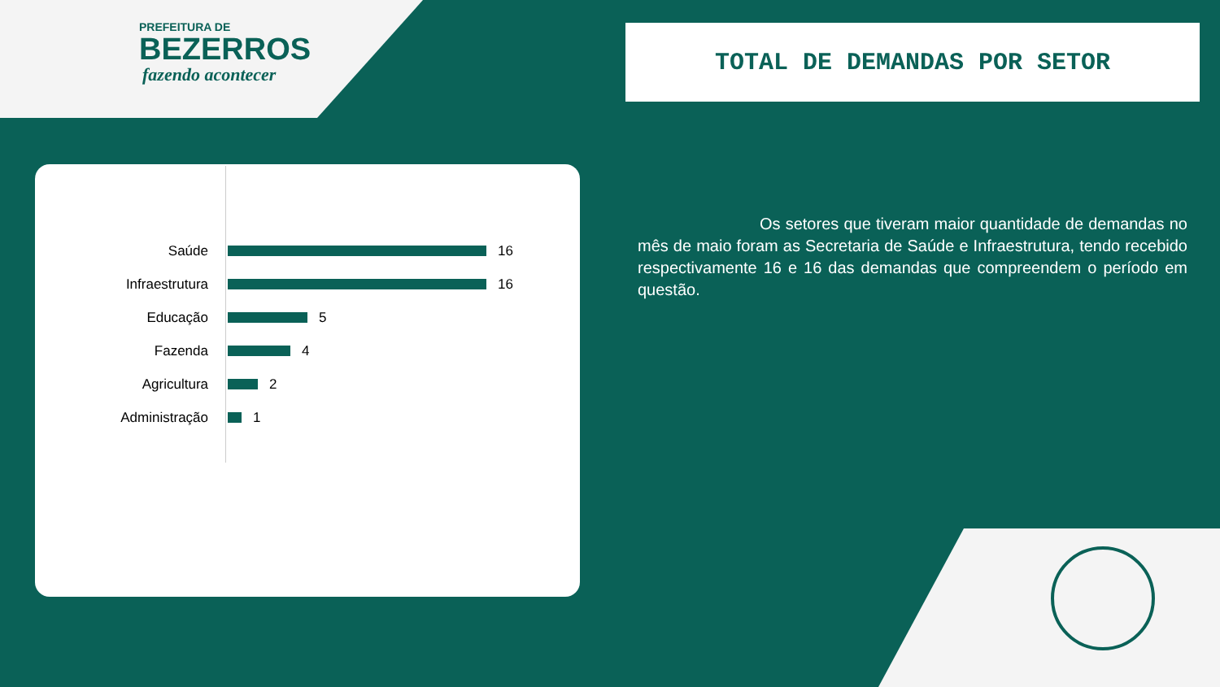PREFEITURA DE
BEZERROS
fazendo acontecer
TOTAL DE DEMANDAS POR SETOR
Saúde 16
Infraestrutura 16
Educação 5
Fazenda 4
Agricultura 2
Administração 1
Os setores que tiveram maior quantidade de demandas no mês de maio foram as Secretaria de Saúde e Infraestrutura, tendo recebido respectivamente 16 e 16 das demandas que compreendem o período em questão.